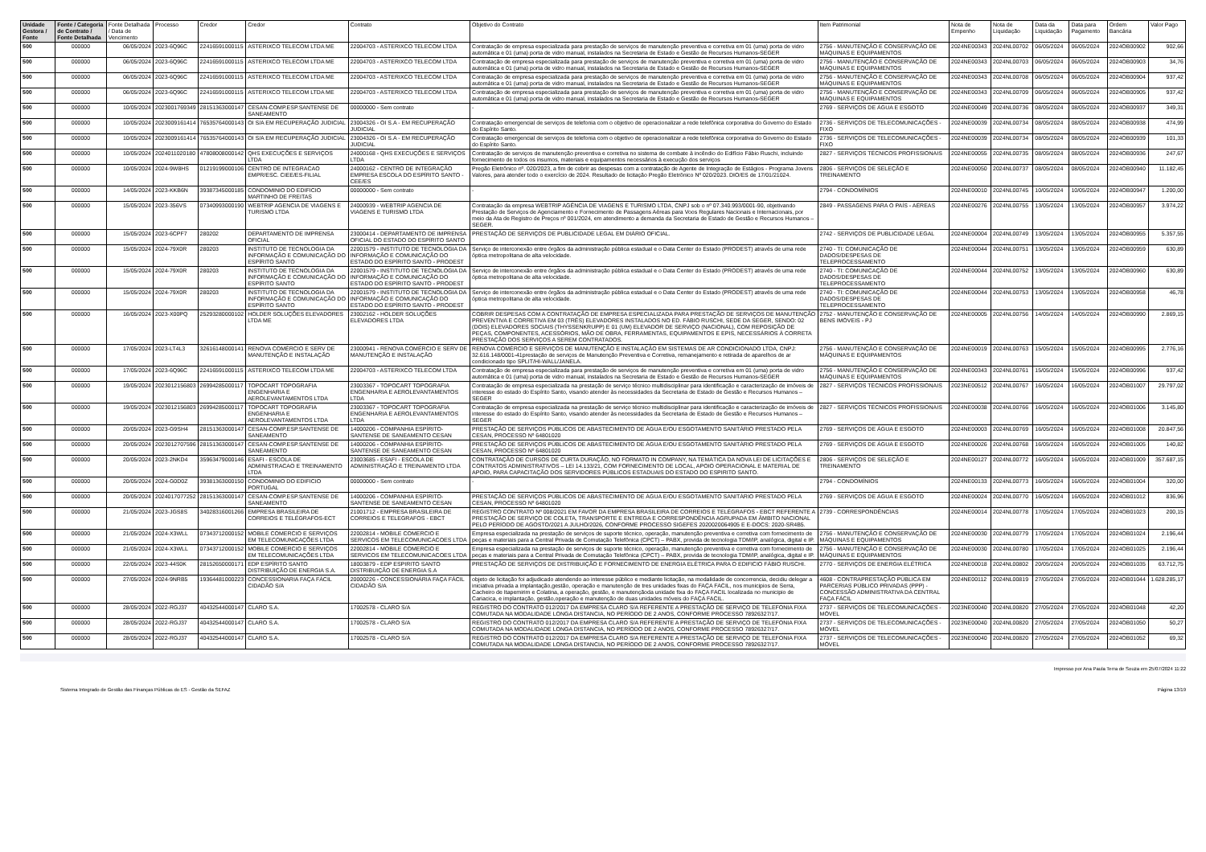| Unidade Gestora / Fonte | Fonte / Categoria de Contrato / Fonte Detalhada | Fonte Detalhada / Data de Vencimento | Processo | Credor | Credor | Contrato | Objetivo do Contrato | Item Patrimonial | Nota de Empenho | Nota de Liquidação | Data da Liquidação | Data para Pagamento | Ordem Bancária | Valor Pago |
| --- | --- | --- | --- | --- | --- | --- | --- | --- | --- | --- | --- | --- | --- | --- |
| 500 | 000000 | 06/05/2024 | 2023-6Q96C | 22416591000115 | ASTERIXCO TELECOM LTDA ME | 22004703 - ASTERIXCO TELECOM LTDA | Contratação de empresa especializada para prestação de serviços de manutenção preventiva e corretiva em 01 (uma) porta de vidro automática e 01 (uma) porta de vidro manual, instalados na Secretaria de Estado e Gestão de Recursos Humanos-SEGER | 2756 - MANUTENÇÃO E CONSERVAÇÃO DE MÁQUINAS E EQUIPAMENTOS | 2024NE00343 | 2024NL00702 | 06/05/2024 | 06/05/2024 | 2024OB00902 | 902,66 |
| 500 | 000000 | 06/05/2024 | 2023-6Q96C | 22416591000115 | ASTERIXCO TELECOM LTDA ME | 22004703 - ASTERIXCO TELECOM LTDA | Contratação de empresa especializada para prestação de serviços de manutenção preventiva e corretiva em 01 (uma) porta de vidro automática e 01 (uma) porta de vidro manual, instalados na Secretaria de Estado e Gestão de Recursos Humanos-SEGER | 2756 - MANUTENÇÃO E CONSERVAÇÃO DE MÁQUINAS E EQUIPAMENTOS | 2024NE00343 | 2024NL00703 | 06/05/2024 | 06/05/2024 | 2024OB00903 | 34,76 |
| 500 | 000000 | 06/05/2024 | 2023-6Q96C | 22416591000115 | ASTERIXCO TELECOM LTDA ME | 22004703 - ASTERIXCO TELECOM LTDA | Contratação de empresa especializada para prestação de serviços de manutenção preventiva e corretiva em 01 (uma) porta de vidro automática e 01 (uma) porta de vidro manual, instalados na Secretaria de Estado e Gestão de Recursos Humanos-SEGER | 2756 - MANUTENÇÃO E CONSERVAÇÃO DE MÁQUINAS E EQUIPAMENTOS | 2024NE00343 | 2024NL00708 | 06/05/2024 | 06/05/2024 | 2024OB00904 | 937,42 |
| 500 | 000000 | 06/05/2024 | 2023-6Q96C | 22416591000115 | ASTERIXCO TELECOM LTDA ME | 22004703 - ASTERIXCO TELECOM LTDA | Contratação de empresa especializada para prestação de serviços de manutenção preventiva e corretiva em 01 (uma) porta de vidro automática e 01 (uma) porta de vidro manual, instalados na Secretaria de Estado e Gestão de Recursos Humanos-SEGER | 2756 - MANUTENÇÃO E CONSERVAÇÃO DE MÁQUINAS E EQUIPAMENTOS | 2024NE00343 | 2024NL00709 | 06/05/2024 | 06/05/2024 | 2024OB00905 | 937,42 |
| 500 | 000000 | 10/05/2024 | 2023001769349 | 28151363000147 | CESAN-COMP.ESP.SANTENSE DE SANEAMENTO | 00000000 - Sem contrato | - | 2769 - SERVIÇOS DE ÁGUA E ESGOTO | 2024NE00049 | 2024NL00736 | 08/05/2024 | 08/05/2024 | 2024OB00937 | 349,31 |
| 500 | 000000 | 10/05/2024 | 2023009161414 | 76535764000143 | OI S/A EM RECUPERAÇÃO JUDICIAL | 23004326 - OI S.A - EM RECUPERAÇÃO JUDICIAL | Contratação emergencial de serviços de telefonia com o objetivo de operacionalizar a rede telefônica corporativa do Governo do Estado do Espírito Santo. | 2736 - SERVIÇOS DE TELECOMUNICAÇÕES - FIXO | 2024NE00039 | 2024NL00734 | 08/05/2024 | 08/05/2024 | 2024OB00938 | 474,99 |
| 500 | 000000 | 10/05/2024 | 2023009161414 | 76535764000143 | OI S/A EM RECUPERAÇÃO JUDICIAL | 23004326 - OI S.A - EM RECUPERAÇÃO JUDICIAL | Contratação emergencial de serviços de telefonia com o objetivo de operacionalizar a rede telefônica corporativa do Governo do Estado do Espírito Santo. | 2736 - SERVIÇOS DE TELECOMUNICAÇÕES - FIXO | 2024NE00039 | 2024NL00734 | 08/05/2024 | 08/05/2024 | 2024OB00939 | 101,33 |
| 500 | 000000 | 10/05/2024 | 2024011020180 | 47808008000142 | QHS EXECUÇÕES E SERVIÇOS LTDA | 24000168 - QHS EXECUÇÕES E SERVIÇOS LTDA | Contratação de serviços de manutenção preventiva e corretiva no sistema de combate à incêndio do Edifício Fábio Ruschi, incluindo fornecimento de todos os insumos, materiais e equipamentos necessários à execução dos serviços | 2827 - SERVIÇOS TÉCNICOS PROFISSIONAIS | 2024NE00055 | 2024NL00735 | 08/05/2024 | 08/05/2024 | 2024OB00936 | 247,67 |
| 500 | 000000 | 10/05/2024 | 2024-9W8HS | 01219199000106 | CENTRO DE INTEGRACAO EMPR/ESC. CIEE/ES-FILIAL | 24000162 - CENTRO DE INTEGRAÇÃO EMPRESA ESCOLA DO ESPÍRITO SANTO - CEE/ES | Pregão Eletrônico nº. 020/2023, a fim de cobrir as despesas com a contratação de Agente de Integração de Estágios - Programa Jovens Valores, para atender todo o exercício de 2024. Resultado de licitação Pregão Eletrônico Nº 020/2023. DIO/ES de 17/01/21024. | 2806 - SERVIÇOS DE SELEÇÃO E TREINAMENTO | 2024NE00050 | 2024NL00737 | 08/05/2024 | 08/05/2024 | 2024OB00940 | 11.182,45 |
| 500 | 000000 | 14/05/2024 | 2023-KKB6N | 39387345000185 | CONDOMINIO DO EDIFICIO MARTINHO DE FREITAS | 00000000 - Sem contrato | - | 2794 - CONDOMÍNIOS | 2024NE00010 | 2024NL00745 | 10/05/2024 | 10/05/2024 | 2024OB00947 | 1.200,00 |
| 500 | 000000 | 15/05/2024 | 2023-356VS | 07340993000190 | WEBTRIP AGENCIA DE VIAGENS E TURISMO LTDA | 24000939 - WEBTRIP AGENCIA DE VIAGENS E TURISMO LTDA | Contratação da empresa WEBTRIP AGÊNCIA DE VIAGENS E TURISMO LTDA, CNPJ sob o nº 07.340.993/0001-90, objetivando Prestação de Serviços de Agenciamento e Fornecimento de Passagens Aéreas para Voos Regulares Nacionais e Internacionais, por meio da Ata de Registro de Preços nº 001/2024, em atendimento a demanda da Secretaria de Estado de Gestão e Recursos Humanos – SEGER. | 2849 - PASSAGENS PARA O PAÍS - AÉREAS | 2024NE00276 | 2024NL00755 | 13/05/2024 | 13/05/2024 | 2024OB00957 | 3.974,22 |
| 500 | 000000 | 15/05/2024 | 2023-6CPF7 | 280202 | DEPARTAMENTO DE IMPRENSA OFICIAL | 23000414 - DEPARTAMENTO DE IMPRENSA OFICIAL DO ESTADO DO ESPÍRITO SANTO | PRESTAÇÃO DE SERVIÇOS DE PUBLICIDADE LEGAL EM DIÁRIO OFICIAL. | 2742 - SERVIÇOS DE PUBLICIDADE LEGAL | 2024NE00004 | 2024NL00749 | 13/05/2024 | 13/05/2024 | 2024OB00955 | 5.357,55 |
| 500 | 000000 | 15/05/2024 | 2024-79X0R | 280203 | INSTITUTO DE TECNOLOGIA DA INFORMAÇÃO E COMUNICAÇÃO DO ESPÍRITO SANTO | 22001579 - INSTITUTO DE TECNOLOGIA DA INFORMAÇÃO E COMUNICAÇÃO DO ESTADO DO ESPÍRITO SANTO - PRODEST | Serviço de interconexão entre órgãos da administração pública estadual e o Data Center do Estado (PRODEST) através de uma rede óptica metropolitana de alta velocidade. | 2740 - TI: COMUNICAÇÃO DE DADOS/DESPESAS DE TELEPROCESSAMENTO | 2024NE00044 | 2024NL00751 | 13/05/2024 | 13/05/2024 | 2024OB00959 | 630,89 |
| 500 | 000000 | 15/05/2024 | 2024-79X0R | 280203 | INSTITUTO DE TECNOLOGIA DA INFORMAÇÃO E COMUNICAÇÃO DO ESPÍRITO SANTO | 22001579 - INSTITUTO DE TECNOLOGIA DA INFORMAÇÃO E COMUNICAÇÃO DO ESTADO DO ESPÍRITO SANTO - PRODEST | Serviço de interconexão entre órgãos da administração pública estadual e o Data Center do Estado (PRODEST) através de uma rede óptica metropolitana de alta velocidade. | 2740 - TI: COMUNICAÇÃO DE DADOS/DESPESAS DE TELEPROCESSAMENTO | 2024NE00044 | 2024NL00752 | 13/05/2024 | 13/05/2024 | 2024OB00960 | 630,89 |
| 500 | 000000 | 15/05/2024 | 2024-79X0R | 280203 | INSTITUTO DE TECNOLOGIA DA INFORMAÇÃO E COMUNICAÇÃO DO ESPÍRITO SANTO | 22001579 - INSTITUTO DE TECNOLOGIA DA INFORMAÇÃO E COMUNICAÇÃO DO ESTADO DO ESPÍRITO SANTO - PRODEST | Serviço de interconexão entre órgãos da administração pública estadual e o Data Center do Estado (PRODEST) através de uma rede óptica metropolitana de alta velocidade. | 2740 - TI: COMUNICAÇÃO DE DADOS/DESPESAS DE TELEPROCESSAMENTO | 2024NE00044 | 2024NL00753 | 13/05/2024 | 13/05/2024 | 2024OB00958 | 46,78 |
| 500 | 000000 | 16/05/2024 | 2023-X00PQ | 25293280000102 | HOLDER SOLUÇÕES ELEVADORES LTDA ME | 23002162 - HOLDER SOLUÇÕES ELEVADORES LTDA | COBRIR DESPESAS COM A CONTRATAÇÃO DE EMPRESA ESPECIALIZADA PARA PRESTAÇÃO DE SERVIÇOS DE MANUTENÇÃO PREVENTIVA E CORRETIVA EM 03 (TRÊS) ELEVADORES INSTALADOS NO ED. FÁBIO RUSCHI, SEDE DA SEGER, SENDO: 02 (DOIS) ELEVADORES SOCIAIS (THYSSENKRUPP) E 01 (UM) ELEVADOR DE SERVIÇO (NACIONAL), COM REPOSIÇÃO DE PEÇAS, COMPONENTES, ACESSÓRIOS, MÃO DE OBRA, FERRAMENTAS, EQUIPAMENTOS E EPIS, NECESSÁRIOS À CORRETA PRESTAÇÃO DOS SERVIÇOS A SEREM CONTRATADOS. | 2752 - MANUTENÇÃO E CONSERVAÇÃO DE BENS IMÓVEIS - PJ | 2024NE00005 | 2024NL00756 | 14/05/2024 | 14/05/2024 | 2024OB00990 | 2.869,15 |
| 500 | 000000 | 17/05/2024 | 2023-LT4L3 | 32616148000141 | RENOVA COMÉRCIO E SERV DE MANUTENÇÃO E INSTALAÇÃO | 23000941 - RENOVA COMÉRCIO E SERV DE MANUTENÇÃO E INSTALAÇÃO | RENOVA COMÉRCIO E SERVIÇOS DE MANUTENÇÃO E INSTALAÇÃO EM SISTEMAS DE AR CONDICIONADO LTDA, CNPJ: 32.616.148/0001-41prestação de serviços de Manutenção Preventiva e Corretiva, remanejamento e retirada de aparelhos de ar condicionado tipo SPLIT/HI-WALL/JANELA. | 2756 - MANUTENÇÃO E CONSERVAÇÃO DE MÁQUINAS E EQUIPAMENTOS | 2024NE00019 | 2024NL00763 | 15/05/2024 | 15/05/2024 | 2024OB00995 | 2.776,16 |
| 500 | 000000 | 17/05/2024 | 2023-6Q96C | 22416591000115 | ASTERIXCO TELECOM LTDA ME | 22004703 - ASTERIXCO TELECOM LTDA | Contratação de empresa especializada para prestação de serviços de manutenção preventiva e corretiva em 01 (uma) porta de vidro automática e 01 (uma) porta de vidro manual, instalados na Secretaria de Estado e Gestão de Recursos Humanos-SEGER | 2756 - MANUTENÇÃO E CONSERVAÇÃO DE MÁQUINAS E EQUIPAMENTOS | 2024NE00343 | 2024NL00761 | 15/05/2024 | 15/05/2024 | 2024OB00996 | 937,42 |
| 500 | 000000 | 19/05/2024 | 2023012156803 | 26994285000117 | TOPOCART TOPOGRAFIA ENGENHARIA E AEROLEVANTAMENTOS LTDA | 23003367 - TOPOCART TOPOGRAFIA ENGENHARIA E AEROLEVANTAMENTOS LTDA | Contratação de empresa especializada na prestação de serviço técnico multidisciplinar para identificação e caracterização de imóveis de interesse do estado do Espírito Santo, visando atender às necessidades da Secretaria de Estado de Gestão e Recursos Humanos – SEGER | 2827 - SERVIÇOS TÉCNICOS PROFISSIONAIS | 2023NE00512 | 2024NL00767 | 16/05/2024 | 16/05/2024 | 2024OB01007 | 29.797,02 |
| 500 | 000000 | 19/05/2024 | 2023012156803 | 26994285000117 | TOPOCART TOPOGRAFIA ENGENHARIA E AEROLEVANTAMENTOS LTDA | 23003367 - TOPOCART TOPOGRAFIA ENGENHARIA E AEROLEVANTAMENTOS LTDA | Contratação de empresa especializada na prestação de serviço técnico multidisciplinar para identificação e caracterização de imóveis de interesse do estado do Espírito Santo, visando atender às necessidades da Secretaria de Estado de Gestão e Recursos Humanos – SEGER | 2827 - SERVIÇOS TÉCNICOS PROFISSIONAIS | 2024NE00038 | 2024NL00766 | 16/05/2024 | 16/05/2024 | 2024OB01006 | 3.145,80 |
| 500 | 000000 | 20/05/2024 | 2023-G9SH4 | 28151363000147 | CESAN-COMP.ESP.SANTENSE DE SANEAMENTO | 14000206 - COMPANHIA ESPÍRITO-SANTENSE DE SANEAMENTO CESAN | PRESTAÇÃO DE SERVIÇOS PÚBLICOS DE ABASTECIMENTO DE ÁGUA E/OU ESGOTAMENTO SANITÁRIO PRESTADO PELA CESAN, PROCESSO Nº 64801020 | 2769 - SERVIÇOS DE ÁGUA E ESGOTO | 2024NE00003 | 2024NL00769 | 16/05/2024 | 16/05/2024 | 2024OB01008 | 20.847,56 |
| 500 | 000000 | 20/05/2024 | 2023012707596 | 28151363000147 | CESAN-COMP.ESP.SANTENSE DE SANEAMENTO | 14000206 - COMPANHIA ESPÍRITO-SANTENSE DE SANEAMENTO CESAN | PRESTAÇÃO DE SERVIÇOS PÚBLICOS DE ABASTECIMENTO DE ÁGUA E/OU ESGOTAMENTO SANITÁRIO PRESTADO PELA CESAN, PROCESSO Nº 64801020 | 2769 - SERVIÇOS DE ÁGUA E ESGOTO | 2024NE00026 | 2024NL00768 | 16/05/2024 | 16/05/2024 | 2024OB01005 | 140,82 |
| 500 | 000000 | 20/05/2024 | 2023-2NKD4 | 35963479000146 | ESAFI - ESCOLA DE ADMINISTRACAO E TREINAMENTO LTDA | 23003685 - ESAFI - ESCOLA DE ADMINISTRAÇÃO E TREINAMENTO LTDA | CONTRATAÇÃO DE CURSOS DE CURTA DURAÇÃO, NO FORMATO IN COMPANY, NA TEMÁTICA DA NOVA LEI DE LICITAÇÕES E CONTRATOS ADMINISTRATIVOS – LEI 14.133/21, COM FORNECIMENTO DE LOCAL, APOIO OPERACIONAL E MATERIAL DE APOIO, PARA CAPACITAÇÃO DOS SERVIDORES PÚBLICOS ESTADUAIS DO ESTADO DO ESPIRITO SANTO. | 2806 - SERVIÇOS DE SELEÇÃO E TREINAMENTO | 2024NE00127 | 2024NL00772 | 16/05/2024 | 16/05/2024 | 2024OB01009 | 357.687,15 |
| 500 | 000000 | 20/05/2024 | 2024-G0D0Z | 39381363000150 | CONDOMINIO DO EDIFICIO PORTUGAL | 00000000 - Sem contrato | - | 2794 - CONDOMÍNIOS | 2024NE00133 | 2024NL00773 | 16/05/2024 | 16/05/2024 | 2024OB01004 | 320,00 |
| 500 | 000000 | 20/05/2024 | 2024017077252 | 28151363000147 | CESAN-COMP.ESP.SANTENSE DE SANEAMENTO | 14000206 - COMPANHIA ESPÍRITO-SANTENSE DE SANEAMENTO CESAN | PRESTAÇÃO DE SERVIÇOS PÚBLICOS DE ABASTECIMENTO DE ÁGUA E/OU ESGOTAMENTO SANITÁRIO PRESTADO PELA CESAN, PROCESSO Nº 64801020 | 2769 - SERVIÇOS DE ÁGUA E ESGOTO | 2024NE00024 | 2024NL00770 | 16/05/2024 | 16/05/2024 | 2024OB01012 | 836,96 |
| 500 | 000000 | 21/05/2024 | 2023-JGS8S | 34028316001266 | EMPRESA BRASILEIRA DE CORREIOS E TELÉGRAFOS-ECT | 21001712 - EMPRESA BRASILEIRA DE CORREIOS E TELEGRAFOS - EBCT | REGISTRO CONTRATO Nº 008/2021 EM FAVOR DA EMPRESA BRASILEIRA DE CORREIOS E TELÉGRAFOS - EBCT REFERENTE A PRESTAÇÃO DE SERVIÇO DE COLETA, TRANSPORTE E ENTREGA E CORRESPONDÊNCIA AGRUPADA EM ÂMBITO NACIONAL PELO PERÍODO DE AGOSTO/2021 A JULHO/2026, CONFORME PROCESSO SIGEFES 2020020064905 E E-DOCS: 2020-SR4B5. | 2739 - CORRESPONDÊNCIAS | 2024NE00014 | 2024NL00778 | 17/05/2024 | 17/05/2024 | 2024OB01023 | 200,15 |
| 500 | 000000 | 21/05/2024 | 2024-X3WLL | 07343712000152 | MOBILE COMERCIO E SERVIÇOS EM TELECOMUNICAÇÕES LTDA | 22002814 - MOBILE COMERCIO E SERVICOS EM TELECOMUNICACOES LTDA | Empresa especializada na prestação de serviços de suporte técnico, operação, manutenção preventiva e corretiva com fornecimento de peças e materiais para a Central Privada de Comutação Telefônica (CPCT) – PABX, provida de tecnologia TDM/IP, analógica, digital e IP. | 2756 - MANUTENÇÃO E CONSERVAÇÃO DE MÁQUINAS E EQUIPAMENTOS | 2024NE00030 | 2024NL00779 | 17/05/2024 | 17/05/2024 | 2024OB01024 | 2.196,44 |
| 500 | 000000 | 21/05/2024 | 2024-X3WLL | 07343712000152 | MOBILE COMERCIO E SERVIÇOS EM TELECOMUNICAÇÕES LTDA | 22002814 - MOBILE COMERCIO E SERVICOS EM TELECOMUNICACOES LTDA | Empresa especializada na prestação de serviços de suporte técnico, operação, manutenção preventiva e corretiva com fornecimento de peças e materiais para a Central Privada de Comutação Telefônica (CPCT) – PABX, provida de tecnologia TDM/IP, analógica, digital e IP. | 2756 - MANUTENÇÃO E CONSERVAÇÃO DE MÁQUINAS E EQUIPAMENTOS | 2024NE00030 | 2024NL00780 | 17/05/2024 | 17/05/2024 | 2024OB01025 | 2.196,44 |
| 500 | 000000 | 22/05/2024 | 2023-44S0K | 28152650000171 | EDP ESPÍRITO SANTO DISTRIBUIÇÃO DE ENERGIA S.A. | 18003879 - EDP ESPIRITO SANTO DISTRIBUIÇÃO DE ENERGIA S.A | PRESTAÇÃO DE SERVIÇOS DE DISTRIBUIÇÃO E FORNECIMENTO DE ENERGIA ELÉTRICA PARA O EDIFICIO FÁBIO RUSCHI. | 2770 - SERVIÇOS DE ENERGIA ELÉTRICA | 2024NE00018 | 2024NL00802 | 20/05/2024 | 20/05/2024 | 2024OB01035 | 63.712,75 |
| 500 | 000000 | 27/05/2024 | 2024-9NRB5 | 19364481000223 | CONCESSIONARIA FAÇA FÁCIL CIDADÃO S/A | 20000226 - CONCESSIONÁRIA FAÇA FÁCIL CIDADÃO S/A | objeto de licitação foi adjudicado atendendo ao interesse público e mediante licitação, na modalidade de concorrencia, decidiu delegar a iniciativa privada a implantação,gestão, operação e manutenção de tres unidades fixas do FAÇA FACIL, nos municipios de Serra, Cacheiro de Itapemirim e Colatina, a operação, gestão, e manutençãoda unidade fixa do FAÇA FACIL localizada no municipio de Cariacica, e implantação, gestão,operação e manutenção de duas unidades móveis do FAÇA FACIL. | 4608 - CONTRAPRESTAÇÃO PÚBLICA EM PARCERIAS PÚBLICO PRIVADAS (PPP) - CONCESSÃO ADMINISTRATIVA DA CENTRAL FAÇA FÁCIL | 2024NE00112 | 2024NL00819 | 27/05/2024 | 27/05/2024 | 2024OB01044 | 1.628.285,17 |
| 500 | 000000 | 28/05/2024 | 2022-RGJ37 | 40432544000147 | CLARO S.A. | 17002578 - CLARO S/A | REGISTRO DO CONTRATO 012/2017 DA EMPRESA CLARO S/A REFERENTE A PRESTAÇÃO DE SERVIÇO DE TELEFONIA FIXA COMUTADA NA MODALIDADE LONGA DISTANCIA, NO PERÍODO DE 2 ANOS, CONFORME PROCESSO 78926327/17. | 2737 - SERVIÇOS DE TELECOMUNICAÇÕES - MÓVEL | 2023NE00040 | 2024NL00820 | 27/05/2024 | 27/05/2024 | 2024OB01048 | 42,20 |
| 500 | 000000 | 28/05/2024 | 2022-RGJ37 | 40432544000147 | CLARO S.A. | 17002578 - CLARO S/A | REGISTRO DO CONTRATO 012/2017 DA EMPRESA CLARO S/A REFERENTE A PRESTAÇÃO DE SERVIÇO DE TELEFONIA FIXA COMUTADA NA MODALIDADE LONGA DISTANCIA, NO PERÍODO DE 2 ANOS, CONFORME PROCESSO 78926327/17. | 2737 - SERVIÇOS DE TELECOMUNICAÇÕES - MÓVEL | 2023NE00040 | 2024NL00820 | 27/05/2024 | 27/05/2024 | 2024OB01050 | 50,27 |
| 500 | 000000 | 28/05/2024 | 2022-RGJ37 | 40432544000147 | CLARO S.A. | 17002578 - CLARO S/A | REGISTRO DO CONTRATO 012/2017 DA EMPRESA CLARO S/A REFERENTE A PRESTAÇÃO DE SERVIÇO DE TELEFONIA FIXA COMUTADA NA MODALIDADE LONGA DISTANCIA, NO PERÍODO DE 2 ANOS, CONFORME PROCESSO 78926327/17. | 2737 - SERVIÇOS DE TELECOMUNICAÇÕES - MÓVEL | 2023NE00040 | 2024NL00820 | 27/05/2024 | 27/05/2024 | 2024OB01052 | 69,32 |
Impresso por Ana Paula Terra de Souza em 25/07/2024 11:22
Sistema Integrado de Gestão das Finanças Públicas do ES - Gestão da SEFAZ Página 13/19